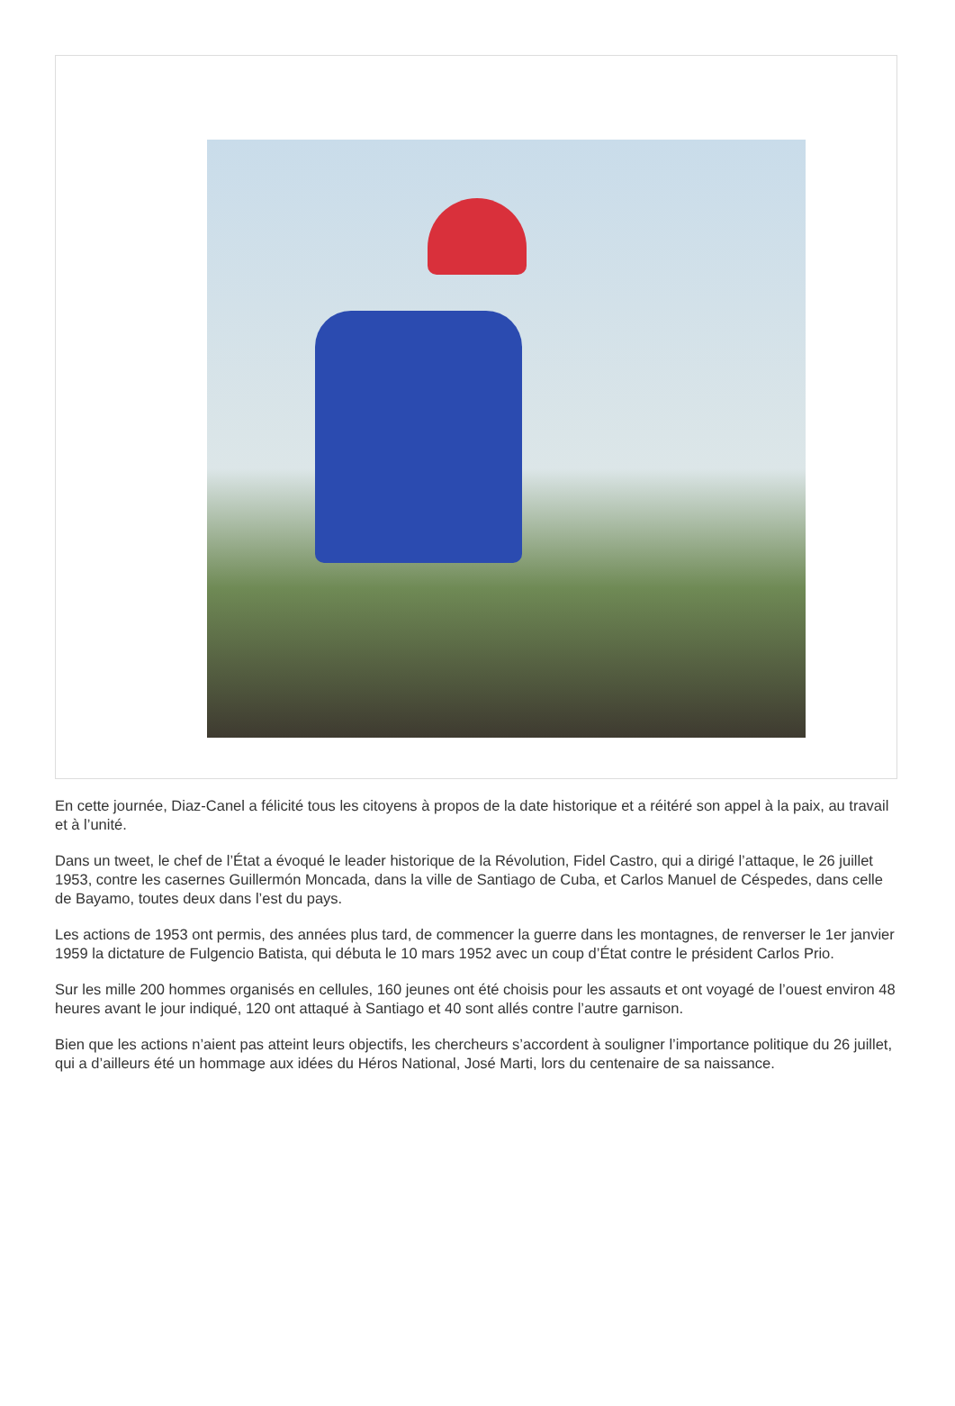En cette journée, Diaz-Canel a félicité tous les citoyens à propos de la date historique et a réitéré son appel à la paix, au travail et à l’unité.
Dans un tweet, le chef de l’État a évoqué le leader historique de la Révolution, Fidel Castro, qui a dirigé l’attaque, le 26 juillet 1953, contre les casernes Guillermón Moncada, dans la ville de Santiago de Cuba, et Carlos Manuel de Céspedes, dans celle de Bayamo, toutes deux dans l’est du pays.
Les actions de 1953 ont permis, des années plus tard, de commencer la guerre dans les montagnes, de renverser le 1er janvier 1959 la dictature de Fulgencio Batista, qui débuta le 10 mars 1952 avec un coup d’État contre le président Carlos Prio.
Sur les mille 200 hommes organisés en cellules, 160 jeunes ont été choisis pour les assauts et ont voyagé de l’ouest environ 48 heures avant le jour indiqué, 120 ont attaqué à Santiago et 40 sont allés contre l’autre garnison.
Bien que les actions n’aient pas atteint leurs objectifs, les chercheurs s’accordent à souligner l’importance politique du 26 juillet, qui a d’ailleurs été un hommage aux idées du Héros National, José Marti, lors du centenaire de sa naissance.